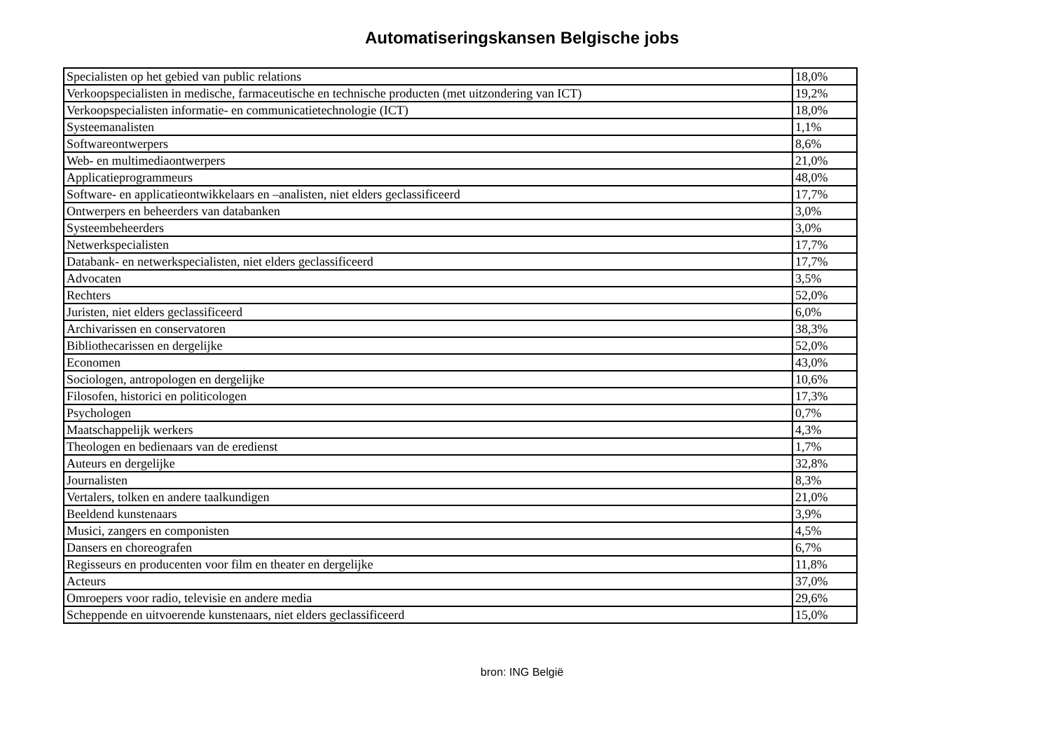Automatiseringskansen Belgische jobs
| Specialisten op het gebied van public relations | 18,0% |
| Verkoopspecialisten in medische, farmaceutische en technische producten (met uitzondering van ICT) | 19,2% |
| Verkoopspecialisten informatie- en communicatietechnologie (ICT) | 18,0% |
| Systeemanalisten | 1,1% |
| Softwareontwerpers | 8,6% |
| Web- en multimediaontwerpers | 21,0% |
| Applicatieprogrammeurs | 48,0% |
| Software- en applicatieontwikkelaars en –analisten, niet elders geclassificeerd | 17,7% |
| Ontwerpers en beheerders van databanken | 3,0% |
| Systeembeheerders | 3,0% |
| Netwerkspecialisten | 17,7% |
| Databank- en netwerkspecialisten, niet elders geclassificeerd | 17,7% |
| Advocaten | 3,5% |
| Rechters | 52,0% |
| Juristen, niet elders geclassificeerd | 6,0% |
| Archivarissen en conservatoren | 38,3% |
| Bibliothecarissen en dergelijke | 52,0% |
| Economen | 43,0% |
| Sociologen, antropologen en dergelijke | 10,6% |
| Filosofen, historici en politicologen | 17,3% |
| Psychologen | 0,7% |
| Maatschappelijk werkers | 4,3% |
| Theologen en bedienaars van de eredienst | 1,7% |
| Auteurs en dergelijke | 32,8% |
| Journalisten | 8,3% |
| Vertalers, tolken en andere taalkundigen | 21,0% |
| Beeldend kunstenaars | 3,9% |
| Musici, zangers en componisten | 4,5% |
| Dansers en choreografen | 6,7% |
| Regisseurs en producenten voor film en theater en dergelijke | 11,8% |
| Acteurs | 37,0% |
| Omroepers voor radio, televisie en andere media | 29,6% |
| Scheppende en uitvoerende kunstenaars, niet elders geclassificeerd | 15,0% |
bron: ING België